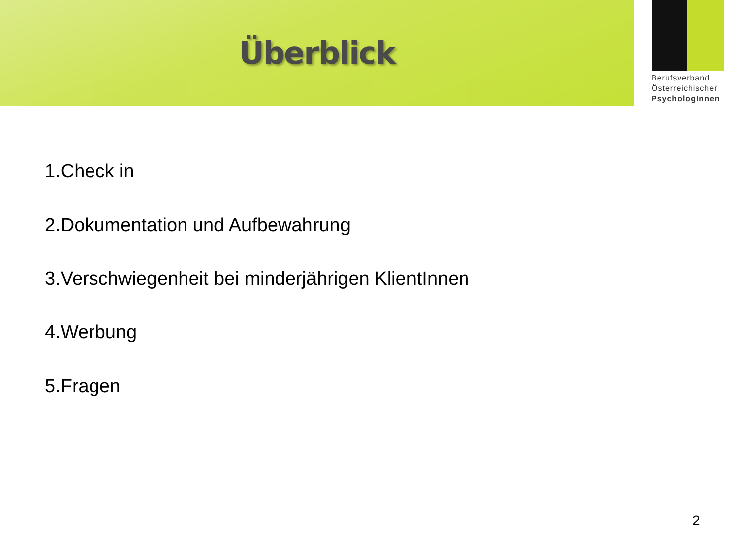Überblick
Berufsverband
Österreichischer
PsychologInnen
1.Check in
2.Dokumentation und Aufbewahrung
3.Verschwiegenheit bei minderjährigen KlientInnen
4.Werbung
5.Fragen
2